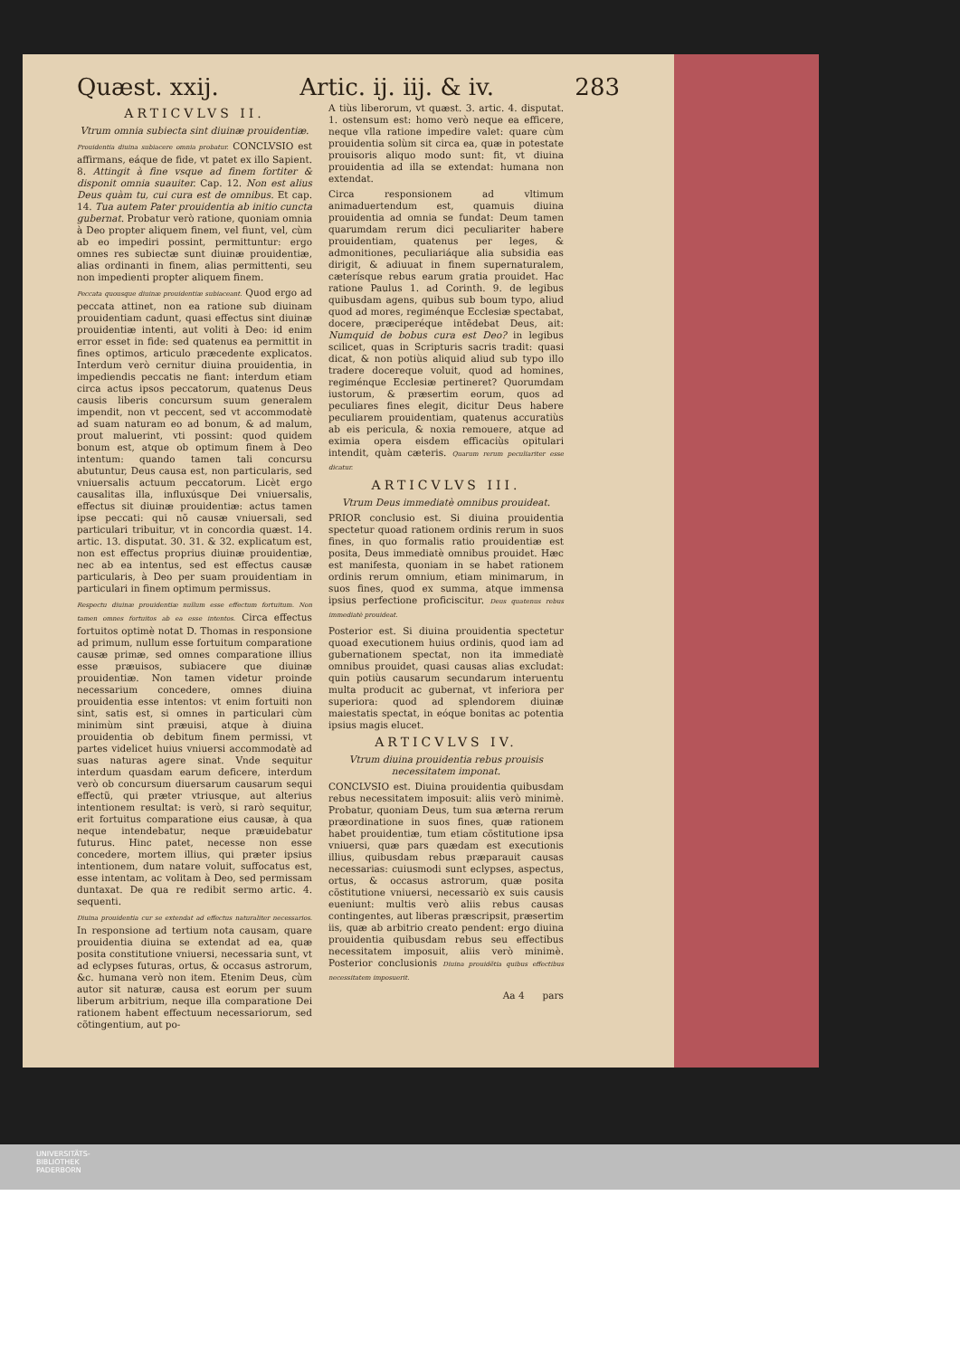Quæst. xxij. Artic. ij. iij. & iv. 283
ARTICVLVS II.
Vtrum omnia subiecta sint diuinæ prouidentiæ.
Prouidentia diuina subiacere omnia probatur. CONCLVSIO est affirmans, eáque de fide, vt patet ex illo Sapient. 8. Attingit à fine vsque ad finem fortiter & disponit omnia suauiter. Cap. 12. Non est alius Deus quàm tu, cui cura est de omnibus. Et cap. 14. Tua autem Pater prouidentia ab initio cuncta gubernat. Probatur verò ratione, quoniam omnia à Deo propter aliquem finem, vel fiunt, vel, cùm ab eo impediri possint, permittuntur: ergo omnes res subiectæ sunt diuinæ prouidentiæ, alias ordinanti in finem, alias permittenti, seu non impedienti propter aliquem finem.
Peccata quousque diuinæ prouidentiæ subiaceant. Quod ergo ad peccata attinet, non ea ratione sub diuinam prouidentiam cadunt, quasi effectus sint diuinæ prouidentiæ intenti, aut voliti à Deo: id enim error esset in fide: sed quatenus ea permittit in fines optimos, articulo præcedente explicatos. Interdum verò cernitur diuina prouidentia, in impediendis peccatis ne fiant: interdum etiam circa actus ipsos peccatorum, quatenus Deus causis liberis concursum suum generalem impendit, non vt peccent, sed vt accommodatè ad suam naturam eo ad bonum, & ad malum, prout maluerint, vti possint: quod quidem bonum est, atque ob optimum finem à Deo intentum: quando tamen tali concursu abutuntur, Deus causa est, non particularis, sed vniuersalis actuum peccatorum. Licèt ergo causalitas illa, influxúsque Dei vniuersalis, effectus sit diuinæ prouidentiæ: actus tamen ipse peccati: qui nõ causæ vniuersali, sed particulari tribuitur, vt in concordia quæst. 14. artic. 13. disputat. 30. 31. & 32. explicatum est, non est effectus proprius diuinæ prouidentiæ, nec ab ea intentus, sed est effectus causæ particularis, à Deo per suam prouidentiam in particulari in finem optimum permissus.
Respectu diuinæ prouidentiæ nullum esse effectum fortuitum. Non tamen omnes fortuitos ab ea esse intentos. Circa effectus fortuitos optimè notat D. Thomas in responsione ad primum, nullum esse fortuitum comparatione causæ primæ, sed omnes comparatione illius esse præuisos, subiacere que diuinæ prouidentiæ. Non tamen videtur proinde necessarium concedere, omnes diuina prouidentia esse intentos: vt enim fortuiti non sint, satis est, si omnes in particulari cùm minimùm sint præuisi, atque à diuina prouidentia ob debitum finem permissi, vt partes videlicet huius vniuersi accommodatè ad suas naturas agere sinat. Vnde sequitur interdum quasdam earum deficere, interdum verò ob concursum diuersarum causarum sequi effectũ, qui præter vtriusque, aut alterius intentionem resultat: is verò, si rarò sequitur, erit fortuitus comparatione eius causæ, à qua neque intendebatur, neque præuidebatur futurus. Hinc patet, necesse non esse concedere, mortem illius, qui præter ipsius intentionem, dum natare voluit, suffocatus est, esse intentam, ac volitam à Deo, sed permissam duntaxat. De qua re redibit sermo artic. 4. sequenti.
Diuina prouidentia cur se extendat ad effectus naturaliter necessarios. In responsione ad tertium nota causam, quare prouidentia diuina se extendat ad ea, quæ posita constitutione vniuersi, necessaria sunt, vt ad eclypses futuras, ortus, & occasus astrorum, &c. humana verò non item. Etenim Deus, cùm autor sit naturæ, causa est eorum per suum liberum arbitrium, neque illa comparatione Dei rationem habent effectuum necessariorum, sed cõtingentium, aut po-
A tiùs liberorum, vt quæst. 3. artic. 4. disputat. 1. ostensum est: homo verò neque ea efficere, neque vlla ratione impedire valet: quare cùm prouidentia solùm sit circa ea, quæ in potestate prouisoris aliquo modo sunt: fit, vt diuina prouidentia ad illa se extendat: humana non extendat.
Circa responsionem ad vltimum animaduertendum est, quamuis diuina prouidentia ad omnia se fundat: Deum tamen quarumdam rerum dici peculiariter habere prouidentiam, quatenus per leges, & admonitiones, peculiariáque alia subsidia eas dirigit, & adiuuat in finem supernaturalem, cæterísque rebus earum gratia prouidet. Hac ratione Paulus 1. ad Corinth. 9. de legibus quibusdam agens, quibus sub boum typo, aliud quod ad mores, regiménque Ecclesiæ spectabat, docere, præciperéque intẽdebat Deus, ait: Numquid de bobus cura est Deo? in legibus scilicet, quas in Scripturis sacris tradit: quasi dicat, & non potiùs aliquid aliud sub typo illo tradere docereque voluit, quod ad homines, regiménque Ecclesiæ pertineret? Quorumdam iustorum, & præsertim eorum, quos ad peculiares fines elegit, dicitur Deus habere peculiarem prouidentiam, quatenus accuratiùs ab eis pericula, & noxia remouere, atque ad eximia opera eisdem efficaciùs opitulari intendit, quàm cæteris. Quarum rerum peculiariter esse dicatur.
ARTICVLVS III.
Vtrum Deus immediatè omnibus prouideat.
PRIOR conclusio est. Si diuina prouidentia spectetur quoad rationem ordinis rerum in suos fines, in quo formalis ratio prouidentiæ est posita, Deus immediatè omnibus prouidet. Hæc est manifesta, quoniam in se habet rationem ordinis rerum omnium, etiam minimarum, in suos fines, quod ex summa, atque immensa ipsius perfectione proficiscitur. Deus quatenus rebus immediatè prouideat.
Posterior est. Si diuina prouidentia spectetur quoad executionem huius ordinis, quod iam ad gubernationem spectat, non ita immediatè omnibus prouidet, quasi causas alias excludat: quin potiùs causarum secundarum interuentu multa producit ac gubernat, vt inferiora per superiora: quod ad splendorem diuinæ maiestatis spectat, in eóque bonitas ac potentia ipsius magis elucet.
ARTICVLVS IV.
Vtrum diuina prouidentia rebus prouisis necessitatem imponat.
CONCLVSIO est. Diuina prouidentia quibusdam rebus necessitatem imposuit: aliis verò minimè. Probatur, quoniam Deus, tum sua æterna rerum præordinatione in suos fines, quæ rationem habet prouidentiæ, tum etiam cõstitutione ipsa vniuersi, quæ pars quædam est executionis illius, quibusdam rebus præparauit causas necessarias: cuiusmodi sunt eclypses, aspectus, ortus, & occasus astrorum, quæ posita cõstitutione vniuersi, necessariò ex suis causis eueniunt: multis verò aliis rebus causas contingentes, aut liberas præscripsit, præsertim iis, quæ ab arbitrio creato pendent: ergo diuina prouidentia quibusdam rebus seu effectibus necessitatem imposuit, aliis verò minimè. Posterior conclusionis Diuina prouidẽtia quibus effectibus necessitatem imposuerit.
Aa 4 pars
UNIVERSITÄTS-
BIBLIOTHEK
PADERBORN